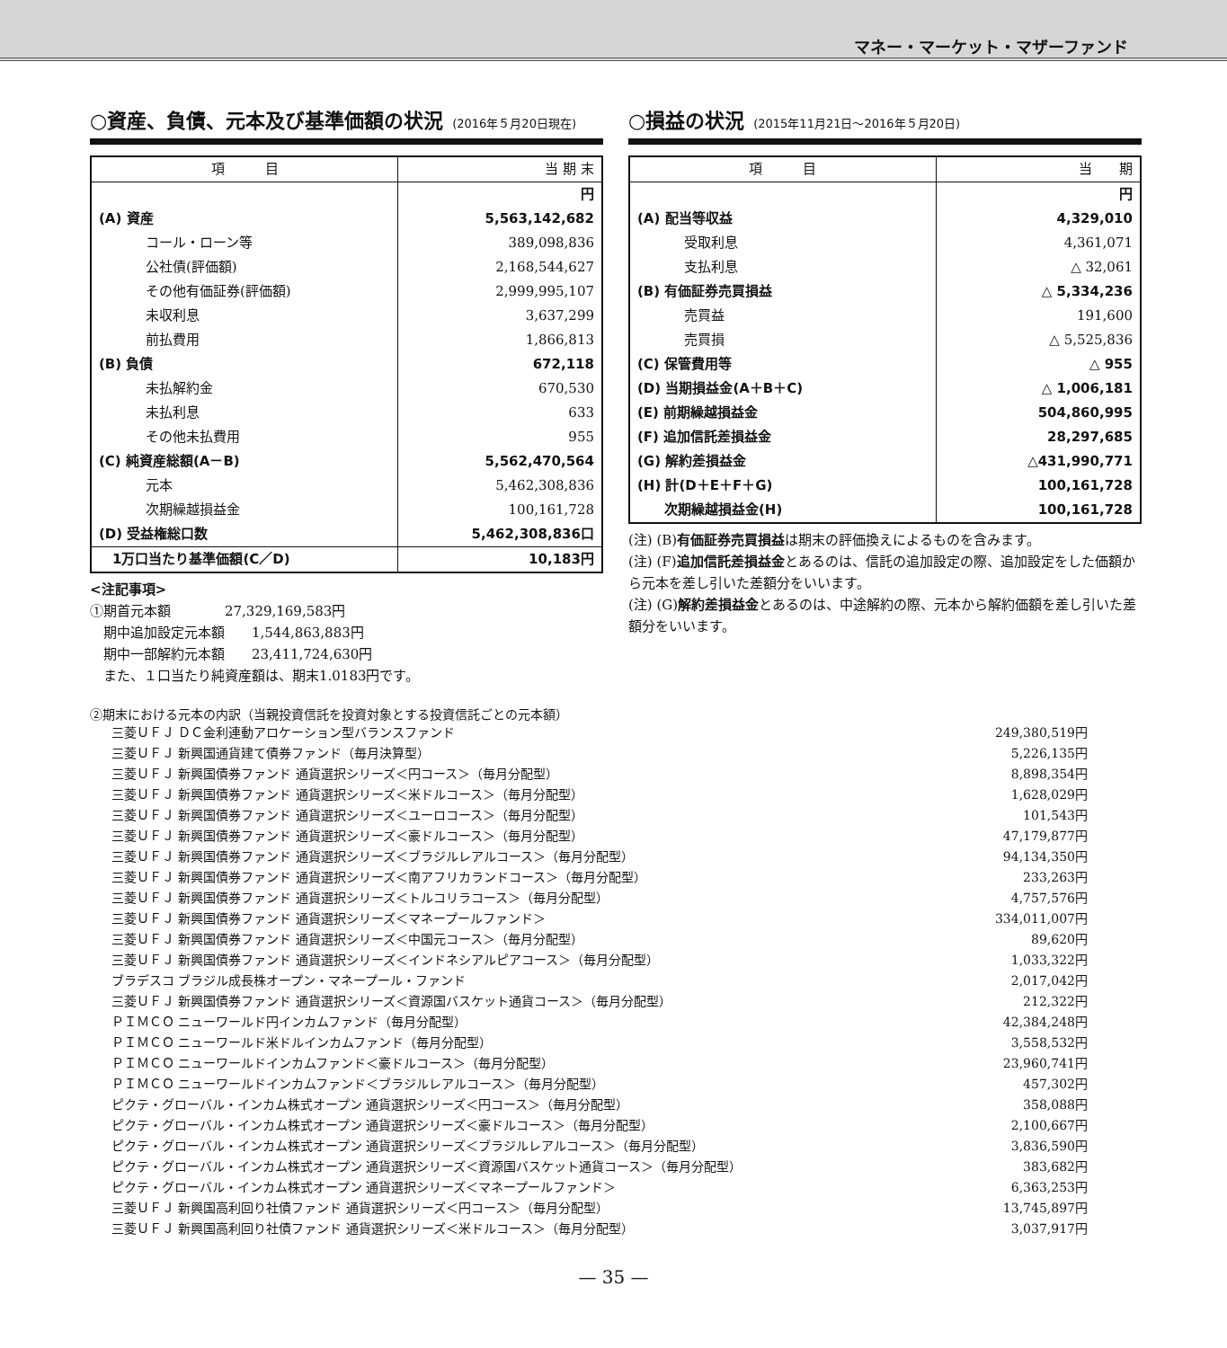マネー・マーケット・マザーファンド
○資産、負債、元本及び基準価額の状況 (2016年５月20日現在)
| 項 目 | 当 期 末 |
| --- | --- |
| | 円 |
| (A) 資産 | 5,563,142,682 |
| コール・ローン等 | 389,098,836 |
| 公社債(評価額) | 2,168,544,627 |
| その他有価証券(評価額) | 2,999,995,107 |
| 未収利息 | 3,637,299 |
| 前払費用 | 1,866,813 |
| (B) 負債 | 672,118 |
| 未払解約金 | 670,530 |
| 未払利息 | 633 |
| その他未払費用 | 955 |
| (C) 純資産総額(A－B) | 5,562,470,564 |
| 元本 | 5,462,308,836 |
| 次期繰越損益金 | 100,161,728 |
| (D) 受益権総口数 | 5,462,308,836口 |
| 1万口当たり基準価額(C／D) | 10,183円 |
<注記事項>
①期首元本額　　　　27,329,169,583円
　期中追加設定元本額　　1,544,863,883円
　期中一部解約元本額　　23,411,724,630円
　また、１口当たり純資産額は、期末1.0183円です。
○損益の状況 (2015年11月21日～2016年５月20日)
| 項 目 | 当 期 |
| --- | --- |
| | 円 |
| (A) 配当等収益 | 4,329,010 |
| 受取利息 | 4,361,071 |
| 支払利息 | △ 32,061 |
| (B) 有価証券売買損益 | △ 5,334,236 |
| 売買益 | 191,600 |
| 売買損 | △ 5,525,836 |
| (C) 保管費用等 | △ 955 |
| (D) 当期損益金(A＋B＋C) | △ 1,006,181 |
| (E) 前期繰越損益金 | 504,860,995 |
| (F) 追加信託差損益金 | 28,297,685 |
| (G) 解約差損益金 | △431,990,771 |
| (H) 計(D＋E＋F＋G) | 100,161,728 |
| 次期繰越損益金(H) | 100,161,728 |
(注) (B)有価証券売買損益は期末の評価換えによるものを含みます。
(注) (F)追加信託差損益金とあるのは、信託の追加設定の際、追加設定をした価額から元本を差し引いた差額分をいいます。
(注) (G)解約差損益金とあるのは、中途解約の際、元本から解約価額を差し引いた差額分をいいます。
②期末における元本の内訳（当親投資信託を投資対象とする投資信託ごとの元本額）
| 三菱ＵＦＪ ＤＣ金利連動アロケーション型バランスファンド | 249,380,519円 |
| 三菱ＵＦＪ 新興国通貨建て債券ファンド（毎月決算型） | 5,226,135円 |
| 三菱ＵＦＪ 新興国債券ファンド 通貨選択シリーズ＜円コース＞（毎月分配型） | 8,898,354円 |
| 三菱ＵＦＪ 新興国債券ファンド 通貨選択シリーズ＜米ドルコース＞（毎月分配型） | 1,628,029円 |
| 三菱ＵＦＪ 新興国債券ファンド 通貨選択シリーズ＜ユーロコース＞（毎月分配型） | 101,543円 |
| 三菱ＵＦＪ 新興国債券ファンド 通貨選択シリーズ＜豪ドルコース＞（毎月分配型） | 47,179,877円 |
| 三菱ＵＦＪ 新興国債券ファンド 通貨選択シリーズ＜ブラジルレアルコース＞（毎月分配型） | 94,134,350円 |
| 三菱ＵＦＪ 新興国債券ファンド 通貨選択シリーズ＜南アフリカランドコース＞（毎月分配型） | 233,263円 |
| 三菱ＵＦＪ 新興国債券ファンド 通貨選択シリーズ＜トルコリラコース＞（毎月分配型） | 4,757,576円 |
| 三菱ＵＦＪ 新興国債券ファンド 通貨選択シリーズ＜マネープールファンド＞ | 334,011,007円 |
| 三菱ＵＦＪ 新興国債券ファンド 通貨選択シリーズ＜中国元コース＞（毎月分配型） | 89,620円 |
| 三菱ＵＦＪ 新興国債券ファンド 通貨選択シリーズ＜インドネシアルピアコース＞（毎月分配型） | 1,033,322円 |
| ブラデスコ ブラジル成長株オープン・マネープール・ファンド | 2,017,042円 |
| 三菱ＵＦＪ 新興国債券ファンド 通貨選択シリーズ＜資源国バスケット通貨コース＞（毎月分配型） | 212,322円 |
| ＰＩＭＣＯ ニューワールド円インカムファンド（毎月分配型） | 42,384,248円 |
| ＰＩＭＣＯ ニューワールド米ドルインカムファンド（毎月分配型） | 3,558,532円 |
| ＰＩＭＣＯ ニューワールドインカムファンド＜豪ドルコース＞（毎月分配型） | 23,960,741円 |
| ＰＩＭＣＯ ニューワールドインカムファンド＜ブラジルレアルコース＞（毎月分配型） | 457,302円 |
| ピクテ・グローバル・インカム株式オープン 通貨選択シリーズ＜円コース＞（毎月分配型） | 358,088円 |
| ピクテ・グローバル・インカム株式オープン 通貨選択シリーズ＜豪ドルコース＞（毎月分配型） | 2,100,667円 |
| ピクテ・グローバル・インカム株式オープン 通貨選択シリーズ＜ブラジルレアルコース＞（毎月分配型） | 3,836,590円 |
| ピクテ・グローバル・インカム株式オープン 通貨選択シリーズ＜資源国バスケット通貨コース＞（毎月分配型） | 383,682円 |
| ピクテ・グローバル・インカム株式オープン 通貨選択シリーズ＜マネープールファンド＞ | 6,363,253円 |
| 三菱ＵＦＪ 新興国高利回り社債ファンド 通貨選択シリーズ＜円コース＞（毎月分配型） | 13,745,897円 |
| 三菱ＵＦＪ 新興国高利回り社債ファンド 通貨選択シリーズ＜米ドルコース＞（毎月分配型） | 3,037,917円 |
— 35 —